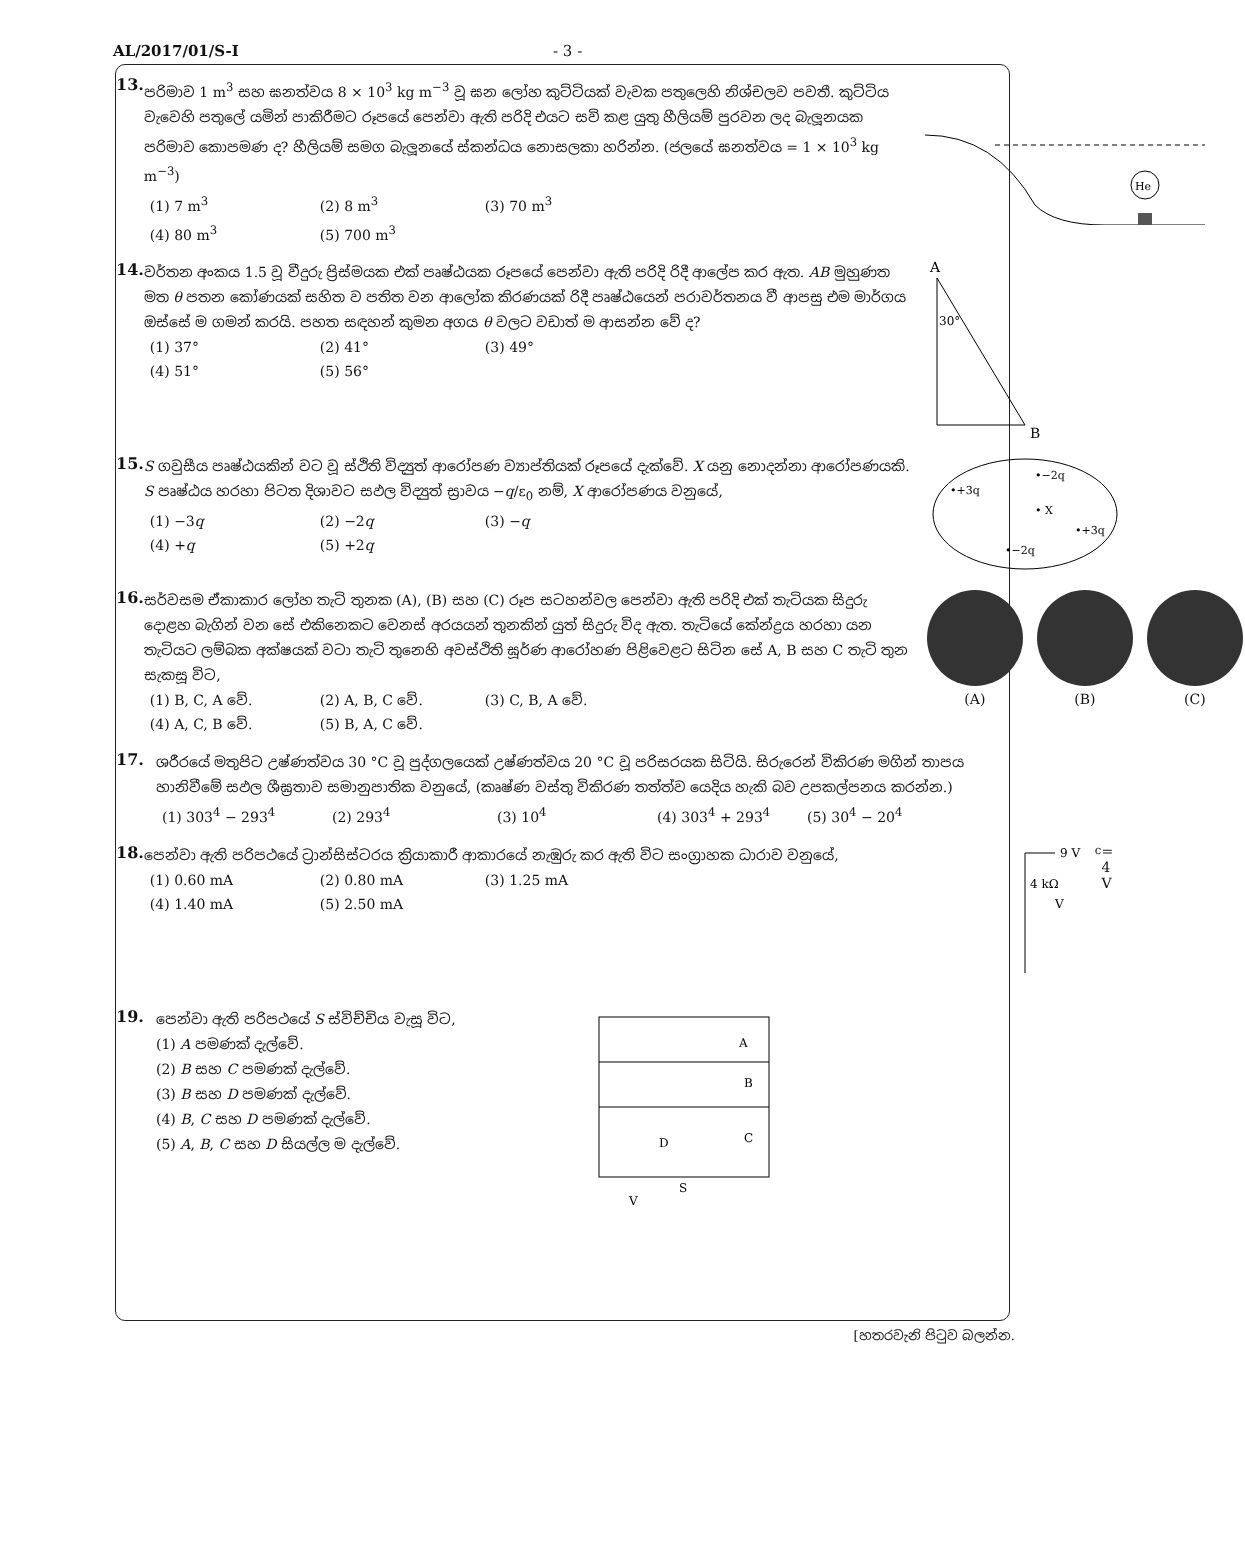AL/2017/01/S-I - 3 -
13.
පරිමාව 1 m<sup>3</sup> සහ ඝනත්වය 8 × 10<sup>3</sup> kg m<sup>−3</sup> වූ ඝන ලෝහ කුට්ටියක් වැවක පතුලෙහි නිශ්චලව පවතී. කුට්ටිය වැවෙහි පතුලේ යමින් පාකිරීමට රූපයේ පෙන්වා ඇති පරිදි එයට සවි කළ යුතු හීලියම් පුරවන ලද බැලූනයක පරිමාව කොපමණ ද? හීලියම් සමග බැලූනයේ ස්කන්ධය නොසලකා හරින්න. (ජලයේ ඝනත්වය = 1 × 10<sup>3</sup> kg m<sup>−3</sup>)
(1) 7 m<sup>3</sup> (2) 8 m<sup>3</sup> (3) 70 m<sup>3</sup> (4) 80 m<sup>3</sup> (5) 700 m<sup>3</sup>
He
14.
වර්තන අංකය 1.5 වූ වීදුරු ප්‍රිස්මයක එක් පෘෂ්ඨයක රූපයේ පෙන්වා ඇති පරිදි රිදී ආලේප කර ඇත. AB මුහුණත මත θ පතන කෝණයක් සහිත ව පතිත වන ආලෝක කිරණයක් රිදී පෘෂ්ඨයෙන් පරාවර්තනය වී ආපසු එම මාර්ගය ඔස්සේ ම ගමන් කරයි. පහත සඳහන් කුමන අගය θ වලට වඩාත් ම ආසන්න වේ ද?
(1) 37° (2) 41° (3) 49° (4) 51° (5) 56°
A
30°
B
15.
S ගවුසීය පෘෂ්ඨයකින් වට වූ ස්ථිති විද්‍යුත් ආරෝපණ ව්‍යාප්තියක් රූපයේ දැක්වේ. X යනු නොදන්නා ආරෝපණයකි. S පෘෂ්ඨය හරහා පිටත දිශාවට සඵල විද්‍යුත් ස්‍රාවය −q/ε<sub>0</sub> නම්, X ආරෝපණය වනුයේ,
(1) −3q (2) −2q (3) −q (4) +q (5) +2q
•+3q
•−2q
• X
•+3q
•−2q
16.
සර්වසම ඒකාකාර ලෝහ තැටි තුනක (A), (B) සහ (C) රූප සටහන්වල පෙන්වා ඇති පරිදි එක් තැටියක සිදුරු දොළහ බැගින් වන සේ එකිනෙකට වෙනස් අරයයන් තුනකින් යුත් සිදුරු විද ඇත. තැටියේ කේන්ද්‍රය හරහා යන තැටියට ලම්බක අක්ෂයක් වටා තැටි තුනෙහි අවස්ථිති ඝූර්ණ ආරෝහණ පිළිවෙළට සිටින සේ A, B සහ C තැටි තුන සැකසූ විට,
(1) B, C, A වේ. (2) A, B, C වේ. (3) C, B, A වේ. (4) A, C, B වේ. (5) B, A, C වේ.
(A)
(B)
(C)
17.
ශරීරයේ මතුපිට උෂ්ණත්වය 30 °C වූ පුද්ගලයෙක් උෂ්ණත්වය 20 °C වූ පරිසරයක සිටියි. සිරුරෙන් විකිරණ මගින් තාපය හානිවීමේ සඵල ශීඝ්‍රතාව සමානුපාතික වනුයේ, (කෘෂ්ණ වස්තු විකිරණ තත්ත්ව යෙදිය හැකි බව උපකල්පනය කරන්න.)
(1) 303<sup>4</sup> − 293<sup>4</sup> (2) 293<sup>4</sup> (3) 10<sup>4</sup> (4) 303<sup>4</sup> + 293<sup>4</sup> (5) 30<sup>4</sup> − 20<sup>4</sup>
18.
පෙන්වා ඇති පරිපථයේ ට්‍රාන්සිස්ටරය ක්‍රියාකාරී ආකාරයේ නැඹුරු කර ඇති විට සංග්‍රාහක ධාරාව වනුයේ,
(1) 0.60 mA (2) 0.80 mA (3) 1.25 mA (4) 1.40 mA (5) 2.50 mA
9 V
4 kΩ
Vc = 4 V
19.
පෙන්වා ඇති පරිපථයේ S ස්විච්චිය වැසූ විට,
(1) A පමණක් දැල්වේ.
(2) B සහ C පමණක් දැල්වේ.
(3) B සහ D පමණක් දැල්වේ.
(4) B, C සහ D පමණක් දැල්වේ.
(5) A, B, C සහ D සියල්ල ම දැල්වේ.
A
B
C
D
S
V
[හතරවැනි පිටුව බලන්න.